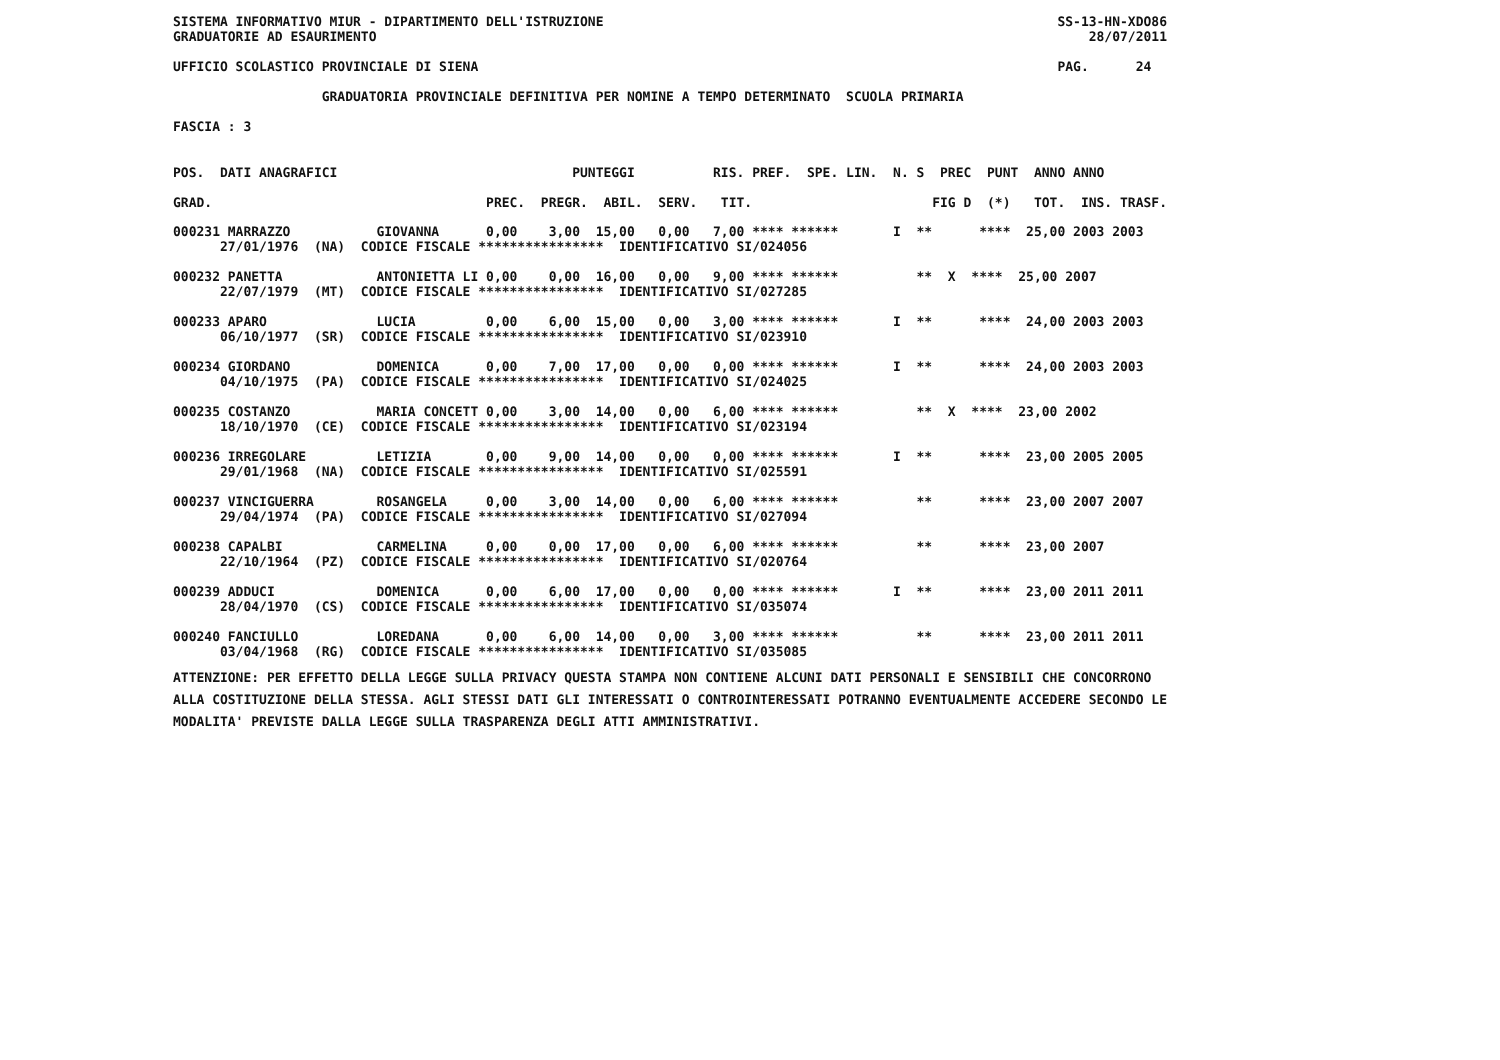SISTEMA INFORMATIVO MIUR - DIPARTIMENTO DELL'ISTRUZIONE                                                          SS-13-HN-XDO86
GRADUATORIE AD ESAURIMENTO                                                                                           28/07/2011

UFFICIO SCOLASTICO PROVINCIALE DI SIENA                                                                          PAG.      24

                   GRADUATORIA PROVINCIALE DEFINITIVA PER NOMINE A TEMPO DETERMINATO  SCUOLA PRIMARIA

FASCIA : 3
POS.  DATI ANAGRAFICI                              PUNTEGGI          RIS. PREF.  SPE. LIN.  N. S  PREC  PUNT  ANNO ANNO
GRAD.                                   PREC.  PREGR.  ABIL.  SERV.   TIT.                       FIG D  (*)   TOT.  INS. TRASF.
000231 MARRAZZO           GIOVANNA      0,00    3,00  15,00   0,00   7,00 **** ******       I  **      ****  25,00 2003 2003
      27/01/1976  (NA)  CODICE FISCALE ****************  IDENTIFICATIVO SI/024056

000232 PANETTA            ANTONIETTA LI 0,00    0,00  16,00   0,00   9,00 **** ******          **  X  ****  25,00 2007
      22/07/1979  (MT)  CODICE FISCALE ****************  IDENTIFICATIVO SI/027285

000233 APARO              LUCIA         0,00    6,00  15,00   0,00   3,00 **** ******       I  **      ****  24,00 2003 2003
      06/10/1977  (SR)  CODICE FISCALE ****************  IDENTIFICATIVO SI/023910

000234 GIORDANO           DOMENICA      0,00    7,00  17,00   0,00   0,00 **** ******       I  **      ****  24,00 2003 2003
      04/10/1975  (PA)  CODICE FISCALE ****************  IDENTIFICATIVO SI/024025

000235 COSTANZO           MARIA CONCETT 0,00    3,00  14,00   0,00   6,00 **** ******          **  X  ****  23,00 2002
      18/10/1970  (CE)  CODICE FISCALE ****************  IDENTIFICATIVO SI/023194

000236 IRREGOLARE         LETIZIA       0,00    9,00  14,00   0,00   0,00 **** ******       I  **      ****  23,00 2005 2005
      29/01/1968  (NA)  CODICE FISCALE ****************  IDENTIFICATIVO SI/025591

000237 VINCIGUERRA        ROSANGELA     0,00    3,00  14,00   0,00   6,00 **** ******          **      ****  23,00 2007 2007
      29/04/1974  (PA)  CODICE FISCALE ****************  IDENTIFICATIVO SI/027094

000238 CAPALBI            CARMELINA     0,00    0,00  17,00   0,00   6,00 **** ******          **      ****  23,00 2007
      22/10/1964  (PZ)  CODICE FISCALE ****************  IDENTIFICATIVO SI/020764

000239 ADDUCI             DOMENICA      0,00    6,00  17,00   0,00   0,00 **** ******       I  **      ****  23,00 2011 2011
      28/04/1970  (CS)  CODICE FISCALE ****************  IDENTIFICATIVO SI/035074

000240 FANCIULLO          LOREDANA      0,00    6,00  14,00   0,00   3,00 **** ******          **      ****  23,00 2011 2011
      03/04/1968  (RG)  CODICE FISCALE ****************  IDENTIFICATIVO SI/035085
ATTENZIONE: PER EFFETTO DELLA LEGGE SULLA PRIVACY QUESTA STAMPA NON CONTIENE ALCUNI DATI PERSONALI E SENSIBILI CHE CONCORRONO
ALLA COSTITUZIONE DELLA STESSA. AGLI STESSI DATI GLI INTERESSATI O CONTROINTERESSATI POTRANNO EVENTUALMENTE ACCEDERE SECONDO LE
MODALITA' PREVISTE DALLA LEGGE SULLA TRASPARENZA DEGLI ATTI AMMINISTRATIVI.